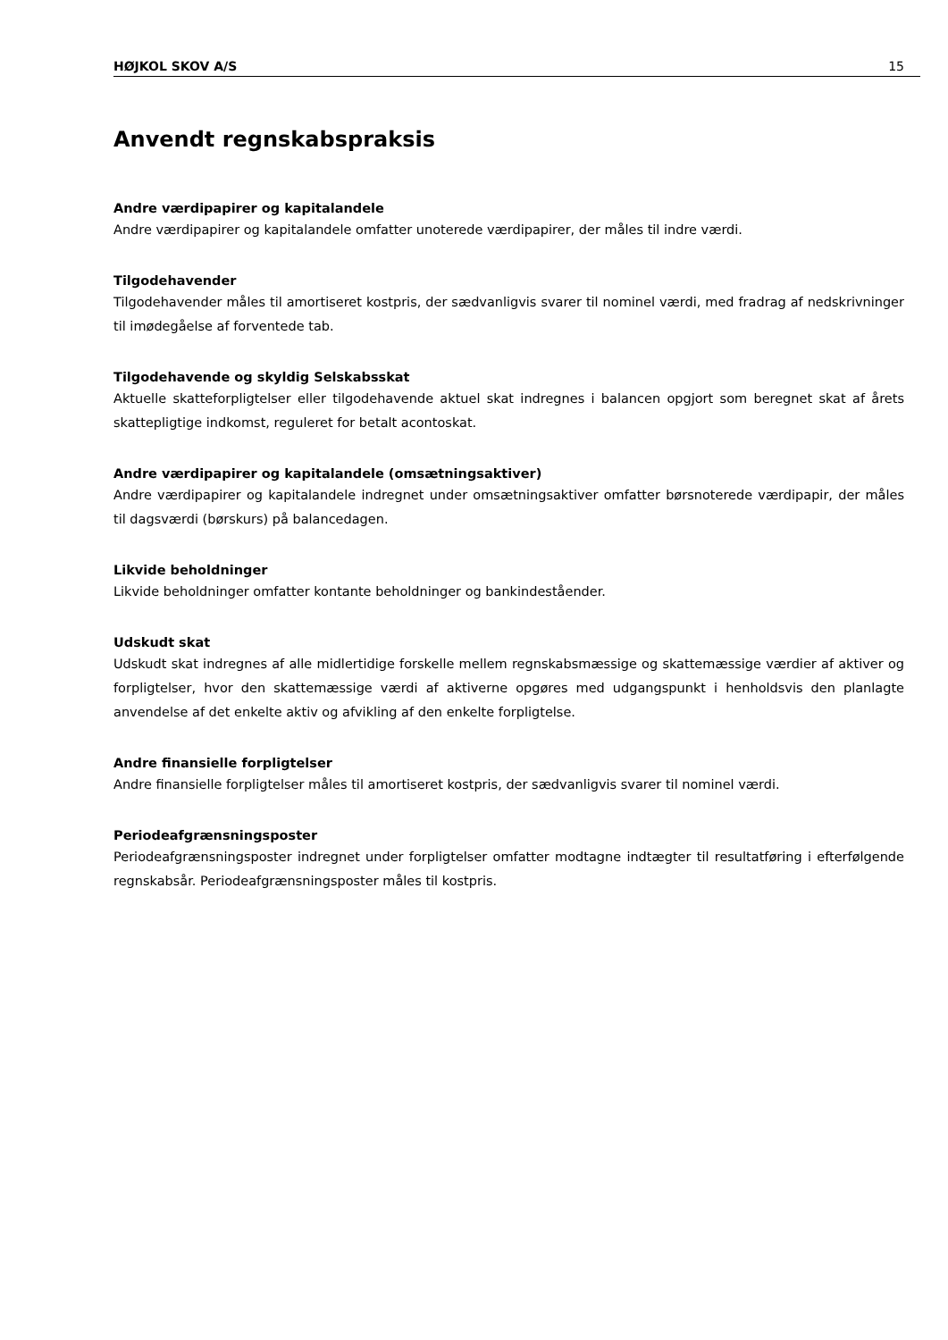HØJKOL SKOV A/S 15
Anvendt regnskabspraksis
Andre værdipapirer og kapitalandele
Andre værdipapirer og kapitalandele omfatter unoterede værdipapirer, der måles til indre værdi.
Tilgodehavender
Tilgodehavender måles til amortiseret kostpris, der sædvanligvis svarer til nominel værdi, med fradrag af nedskrivninger til imødegåelse af forventede tab.
Tilgodehavende og skyldig Selskabsskat
Aktuelle skatteforpligtelser eller tilgodehavende aktuel skat indregnes i balancen opgjort som beregnet skat af årets skattepligtige indkomst, reguleret for betalt acontoskat.
Andre værdipapirer og kapitalandele (omsætningsaktiver)
Andre værdipapirer og kapitalandele indregnet under omsætningsaktiver omfatter børsnoterede værdipapir, der måles til dagsværdi (børskurs) på balancedagen.
Likvide beholdninger
Likvide beholdninger omfatter kontante beholdninger og bankindeståender.
Udskudt skat
Udskudt skat indregnes af alle midlertidige forskelle mellem regnskabsmæssige og skattemæssige værdier af aktiver og forpligtelser, hvor den skattemæssige værdi af aktiverne opgøres med udgangspunkt i henholdsvis den planlagte anvendelse af det enkelte aktiv og afvikling af den enkelte forpligtelse.
Andre finansielle forpligtelser
Andre finansielle forpligtelser måles til amortiseret kostpris, der sædvanligvis svarer til nominel værdi.
Periodeafgrænsningsposter
Periodeafgrænsningsposter indregnet under forpligtelser omfatter modtagne indtægter til resultatføring i efterfølgende regnskabsår. Periodeafgrænsningsposter måles til kostpris.